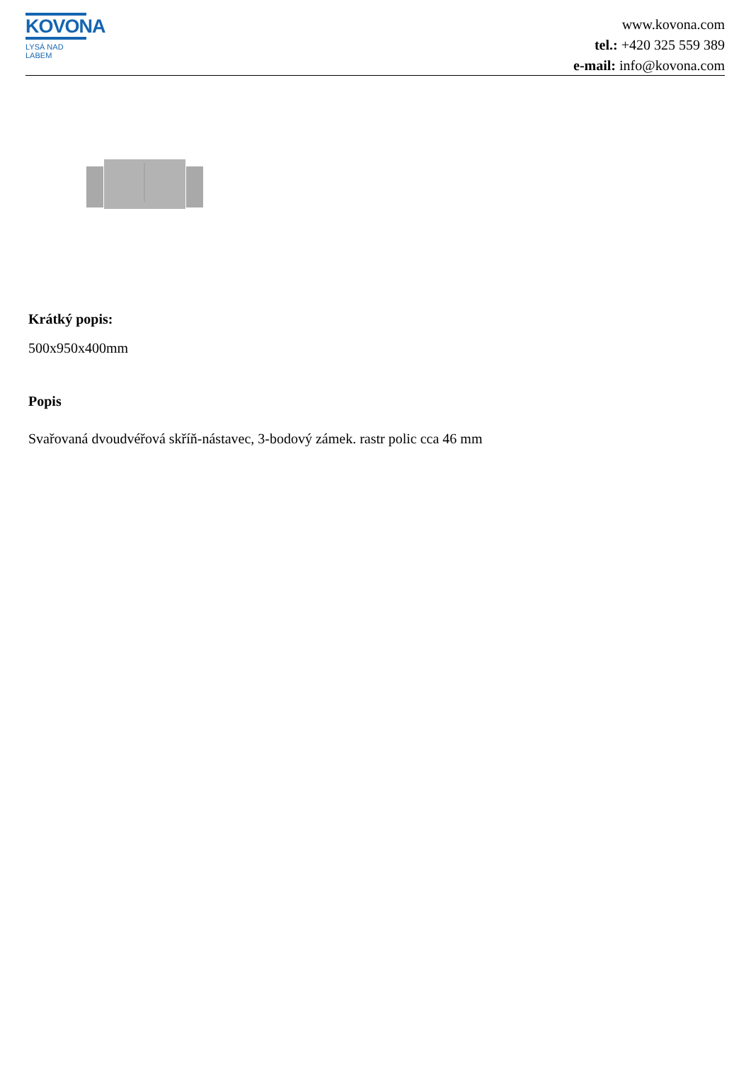KOVONA
LYSÁ NAD LABEM
www.kovona.com
tel.: +420 325 559 389
e-mail: info@kovona.com
Krátký popis:
500x950x400mm
Popis
Svařovaná dvoudvéřová skříň-nástavec, 3-bodový zámek. rastr polic cca 46 mm